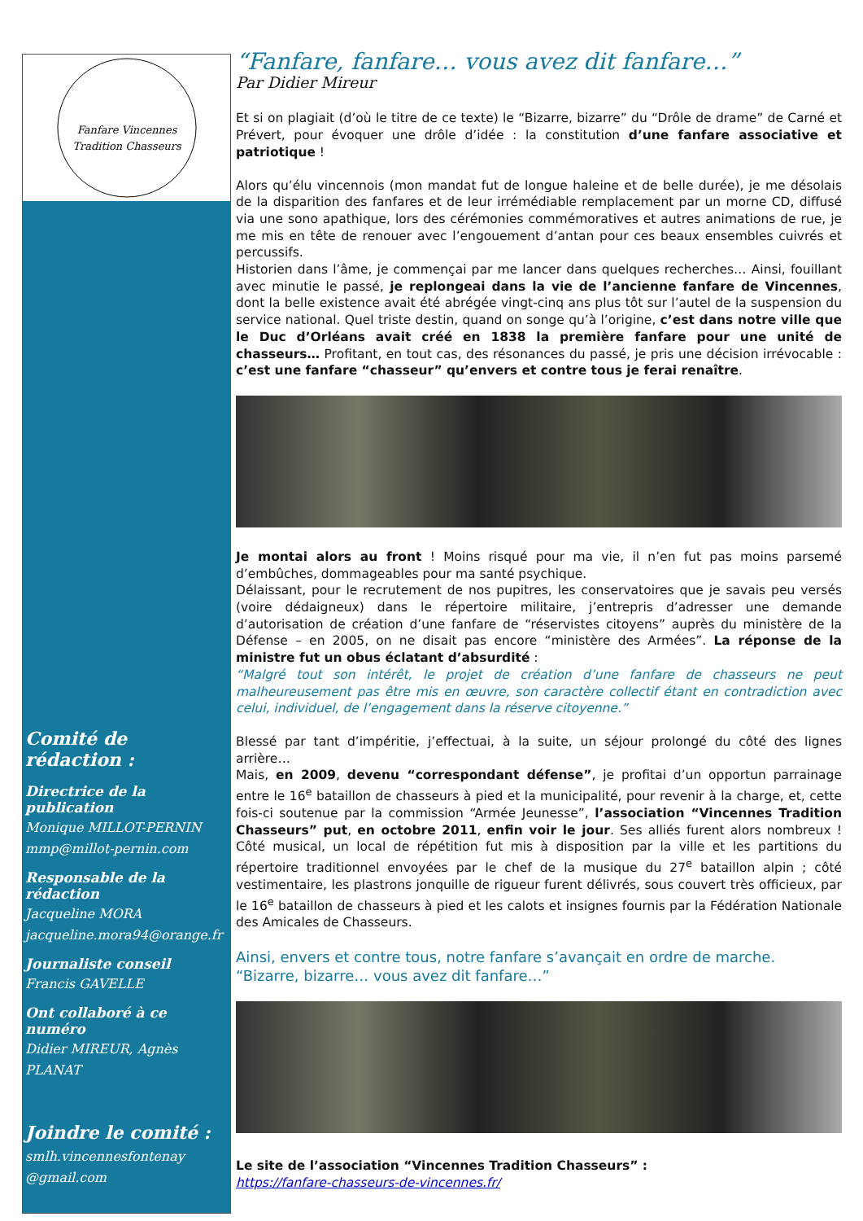Fanfare Vincennes
Tradition Chasseurs
Comité de rédaction :
Directrice de la publication
Monique MILLOT-PERNIN
mmp@millot-pernin.com
Responsable de la rédaction
Jacqueline MORA
jacqueline.mora94@orange.fr
Journaliste conseil
Francis GAVELLE
Ont collaboré à ce numéro
Didier MIREUR, Agnès PLANAT
Joindre le comité :
smlh.vincennesfontenay @gmail.com
“Fanfare, fanfare… vous avez dit fanfare…”
Par Didier Mireur
Et si on plagiait (d’où le titre de ce texte) le “Bizarre, bizarre” du “Drôle de drame” de Carné et Prévert, pour évoquer une drôle d’idée : la constitution d’une fanfare associative et patriotique !
Alors qu’élu vincennois (mon mandat fut de longue haleine et de belle durée), je me désolais de la disparition des fanfares et de leur irrémédiable remplacement par un morne CD, diffusé via une sono apathique, lors des cérémonies commémoratives et autres animations de rue, je me mis en tête de renouer avec l’engouement d’antan pour ces beaux ensembles cuivrés et percussifs.
Historien dans l’âme, je commençai par me lancer dans quelques recherches… Ainsi, fouillant avec minutie le passé, je replongeai dans la vie de l’ancienne fanfare de Vincennes, dont la belle existence avait été abrégée vingt-cinq ans plus tôt sur l’autel de la suspension du service national. Quel triste destin, quand on songe qu’à l’origine, c’est dans notre ville que le Duc d’Orléans avait créé en 1838 la première fanfare pour une unité de chasseurs… Profitant, en tout cas, des résonances du passé, je pris une décision irrévocable : c’est une fanfare “chasseur” qu’envers et contre tous je ferai renaître.
Je montai alors au front ! Moins risqué pour ma vie, il n’en fut pas moins parsemé d’embûches, dommageables pour ma santé psychique.
Délaissant, pour le recrutement de nos pupitres, les conservatoires que je savais peu versés (voire dédaigneux) dans le répertoire militaire, j’entrepris d’adresser une demande d’autorisation de création d’une fanfare de “réservistes citoyens” auprès du ministère de la Défense – en 2005, on ne disait pas encore “ministère des Armées”. La réponse de la ministre fut un obus éclatant d’absurdité :
“Malgré tout son intérêt, le projet de création d’une fanfare de chasseurs ne peut malheureusement pas être mis en œuvre, son caractère collectif étant en contradiction avec celui, individuel, de l’engagement dans la réserve citoyenne.”
Blessé par tant d’impéritie, j’effectuai, à la suite, un séjour prolongé du côté des lignes arrière…
Mais, en 2009, devenu “correspondant défense”, je profitai d’un opportun parrainage entre le 16<sup>e</sup> bataillon de chasseurs à pied et la municipalité, pour revenir à la charge, et, cette fois-ci soutenue par la commission “Armée Jeunesse”, l’association “Vincennes Tradition Chasseurs” put, en octobre 2011, enfin voir le jour. Ses alliés furent alors nombreux ! Côté musical, un local de répétition fut mis à disposition par la ville et les partitions du répertoire traditionnel envoyées par le chef de la musique du 27<sup>e</sup> bataillon alpin ; côté vestimentaire, les plastrons jonquille de rigueur furent délivrés, sous couvert très officieux, par le 16<sup>e</sup> bataillon de chasseurs à pied et les calots et insignes fournis par la Fédération Nationale des Amicales de Chasseurs.
Ainsi, envers et contre tous, notre fanfare s’avançait en ordre de marche.
“Bizarre, bizarre… vous avez dit fanfare…”
Le site de l’association “Vincennes Tradition Chasseurs” :
https://fanfare-chasseurs-de-vincennes.fr/